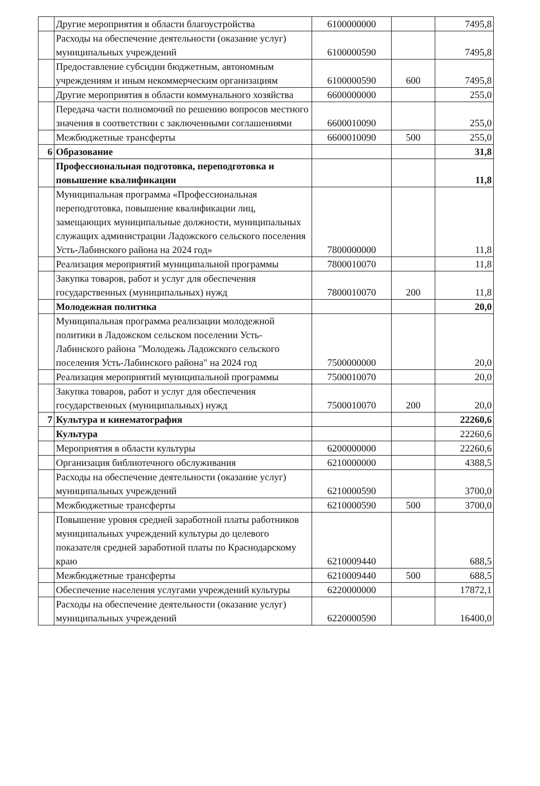| | Другие мероприятия в области благоустройства | 6100000000 | | 7495,8 |
| | Расходы на обеспечение деятельности (оказание услуг) муниципальных учреждений | 6100000590 | | 7495,8 |
| | Предоставление субсидии бюджетным, автономным учреждениям и иным некоммерческим организациям | 6100000590 | 600 | 7495,8 |
| | Другие мероприятия в области коммунального хозяйства | 6600000000 | | 255,0 |
| | Передача части полномочий по решению вопросов местного значения в соответствии с заключенными соглашениями | 6600010090 | | 255,0 |
| | Межбюджетные трансферты | 6600010090 | 500 | 255,0 |
| 6 | Образование | | | 31,8 |
| | Профессиональная подготовка, переподготовка и повышение квалификации | | | 11,8 |
| | Муниципальная программа «Профессиональная переподготовка, повышение квалификации лиц, замещающих муниципальные должности, муниципальных служащих администрации Ладожского сельского поселения Усть-Лабинского района на 2024 год» | 7800000000 | | 11,8 |
| | Реализация мероприятий муниципальной программы | 7800010070 | | 11,8 |
| | Закупка товаров, работ и услуг для обеспечения государственных (муниципальных) нужд | 7800010070 | 200 | 11,8 |
| | Молодежная политика | | | 20,0 |
| | Муниципальная программа реализации молодежной политики в Ладожском сельском поселении Усть-Лабинского района "Молодежь Ладожского сельского поселения Усть-Лабинского района" на 2024 год | 7500000000 | | 20,0 |
| | Реализация мероприятий муниципальной программы | 7500010070 | | 20,0 |
| | Закупка товаров, работ и услуг для обеспечения государственных (муниципальных) нужд | 7500010070 | 200 | 20,0 |
| 7 | Культура и кинематография | | | 22260,6 |
| | Культура | | | 22260,6 |
| | Мероприятия в области культуры | 6200000000 | | 22260,6 |
| | Организация библиотечного обслуживания | 6210000000 | | 4388,5 |
| | Расходы на обеспечение деятельности (оказание услуг) муниципальных учреждений | 6210000590 | | 3700,0 |
| | Межбюджетные трансферты | 6210000590 | 500 | 3700,0 |
| | Повышение уровня средней заработной платы работников муниципальных учреждений культуры до целевого показателя средней заработной платы по Краснодарскому краю | 6210009440 | | 688,5 |
| | Межбюджетные трансферты | 6210009440 | 500 | 688,5 |
| | Обеспечение населения услугами учреждений культуры | 6220000000 | | 17872,1 |
| | Расходы на обеспечение деятельности (оказание услуг) муниципальных учреждений | 6220000590 | | 16400,0 |